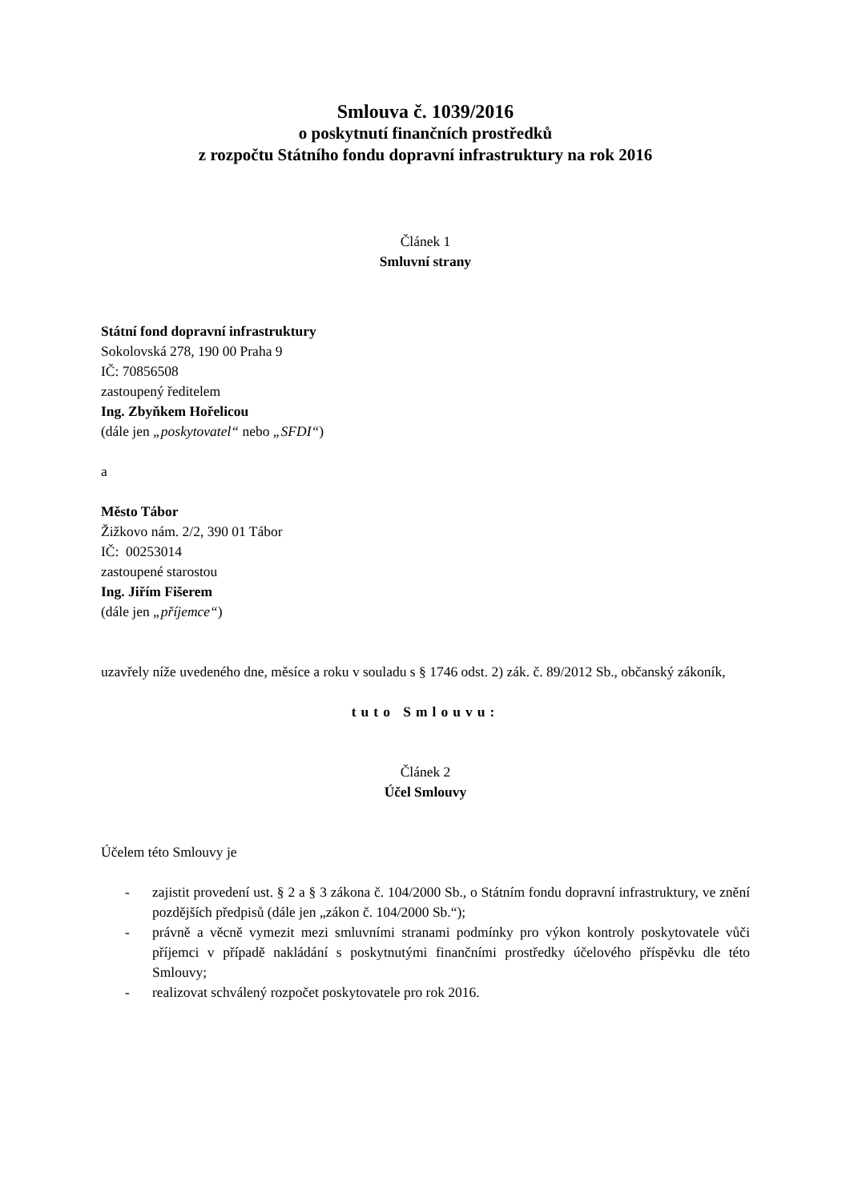Smlouva č. 1039/2016
o poskytnutí finančních prostředků
z rozpočtu Státního fondu dopravní infrastruktury na rok 2016
Článek 1
Smluvní strany
Státní fond dopravní infrastruktury
Sokolovská 278, 190 00 Praha 9
IČ: 70856508
zastoupený ředitelem
Ing. Zbyňkem Hořelicou
(dále jen „poskytovatel“ nebo „SFDI“)
a
Město Tábor
Žižkovo nám. 2/2, 390 01 Tábor
IČ: 00253014
zastoupené starostou
Ing. Jiřím Fišerem
(dále jen „příjemce“)
uzavřely níže uvedeného dne, měsíce a roku v souladu s § 1746 odst. 2) zák. č. 89/2012 Sb., občanský zákoník,
tuto Smlouvu:
Článek 2
Účel Smlouvy
Účelem této Smlouvy je
- zajistit provedení ust. § 2 a § 3 zákona č. 104/2000 Sb., o Státním fondu dopravní infrastruktury, ve znění pozdějších předpisů (dále jen „zákon č. 104/2000 Sb.“);
- právně a věcně vymezit mezi smluvními stranami podmínky pro výkon kontroly poskytovatele vůči příjemci v případě nakládání s poskytnutými finančními prostředky účelového příspěvku dle této Smlouvy;
- realizovat schválený rozpočet poskytovatele pro rok 2016.